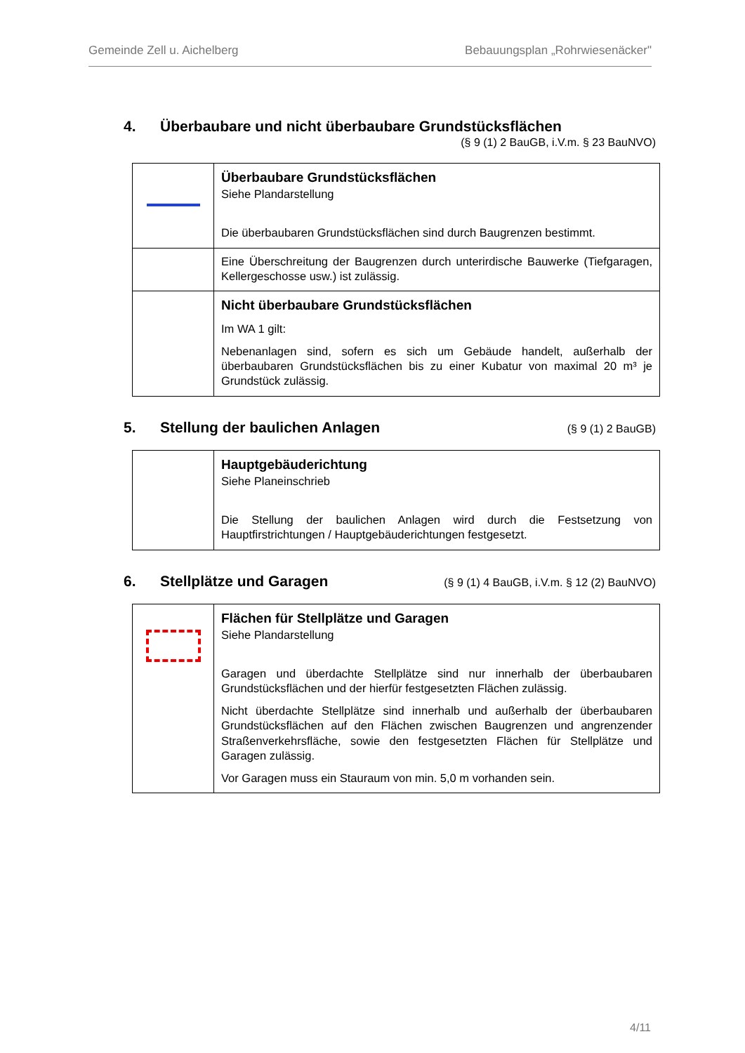Gemeinde Zell u. Aichelberg Bebauungsplan „Rohrwiesenäcker"
4. Überbaubare und nicht überbaubare Grundstücksflächen
(§ 9 (1) 2 BauGB, i.V.m. § 23 BauNVO)
| | Überbaubare Grundstücksflächen Siehe Plandarstellung Die überbaubaren Grundstücksflächen sind durch Baugrenzen bestimmt. |
| | Eine Überschreitung der Baugrenzen durch unterirdische Bauwerke (Tiefgaragen, Kellergeschosse usw.) ist zulässig. |
| | Nicht überbaubare Grundstücksflächen Im WA 1 gilt: Nebenanlagen sind, sofern es sich um Gebäude handelt, außerhalb der überbaubaren Grundstücksflächen bis zu einer Kubatur von maximal 20 m³ je Grundstück zulässig. |
5. Stellung der baulichen Anlagen
(§ 9 (1) 2 BauGB)
| | Hauptgebäuderichtung Siehe Planeinschrieb Die Stellung der baulichen Anlagen wird durch die Festsetzung von Hauptfirstrichtungen / Hauptgebäuderichtungen festgesetzt. |
6. Stellplätze und Garagen
(§ 9 (1) 4 BauGB, i.V.m. § 12 (2) BauNVO)
| | Flächen für Stellplätze und Garagen Siehe Plandarstellung Garagen und überdachte Stellplätze sind nur innerhalb der überbaubaren Grundstücksflächen und der hierfür festgesetzten Flächen zulässig. Nicht überdachte Stellplätze sind innerhalb und außerhalb der überbaubaren Grundstücksflächen auf den Flächen zwischen Baugrenzen und angrenzender Straßenverkehrsfläche, sowie den festgesetzten Flächen für Stellplätze und Garagen zulässig. Vor Garagen muss ein Stauraum von min. 5,0 m vorhanden sein. |
4/11